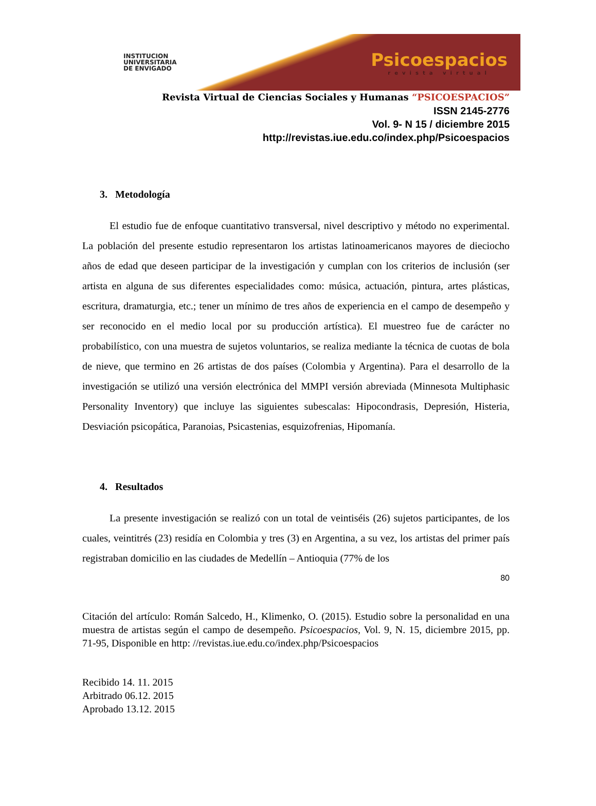INSTITUCION
UNIVERSITARIA
DE ENVIGADO
Psicoespacios
revista virtual
Revista Virtual de Ciencias Sociales y Humanas “PSICOESPACIOS”
ISSN 2145-2776
Vol. 9- N 15 / diciembre 2015
http://revistas.iue.edu.co/index.php/Psicoespacios
3. Metodología
El estudio fue de enfoque cuantitativo transversal, nivel descriptivo y método no experimental. La población del presente estudio representaron los artistas latinoamericanos mayores de dieciocho años de edad que deseen participar de la investigación y cumplan con los criterios de inclusión (ser artista en alguna de sus diferentes especialidades como: música, actuación, pintura, artes plásticas, escritura, dramaturgia, etc.; tener un mínimo de tres años de experiencia en el campo de desempeño y ser reconocido en el medio local por su producción artística). El muestreo fue de carácter no probabilístico, con una muestra de sujetos voluntarios, se realiza mediante la técnica de cuotas de bola de nieve, que termino en 26 artistas de dos países (Colombia y Argentina). Para el desarrollo de la investigación se utilizó una versión electrónica del MMPI versión abreviada (Minnesota Multiphasic Personality Inventory) que incluye las siguientes subescalas: Hipocondrasis, Depresión, Histeria, Desviación psicopática, Paranoias, Psicastenias, esquizofrenias, Hipomanía.
4. Resultados
La presente investigación se realizó con un total de veintiséis (26) sujetos participantes, de los cuales, veintitrés (23) residía en Colombia y tres (3) en Argentina, a su vez, los artistas del primer país registraban domicilio en las ciudades de Medellín – Antioquia (77% de los
80
Citación del artículo: Román Salcedo, H., Klimenko, O. (2015). Estudio sobre la personalidad en una muestra de artistas según el campo de desempeño. Psicoespacios, Vol. 9, N. 15, diciembre 2015, pp. 71-95, Disponible en http: //revistas.iue.edu.co/index.php/Psicoespacios
Recibido 14. 11. 2015
Arbitrado 06.12. 2015
Aprobado 13.12. 2015